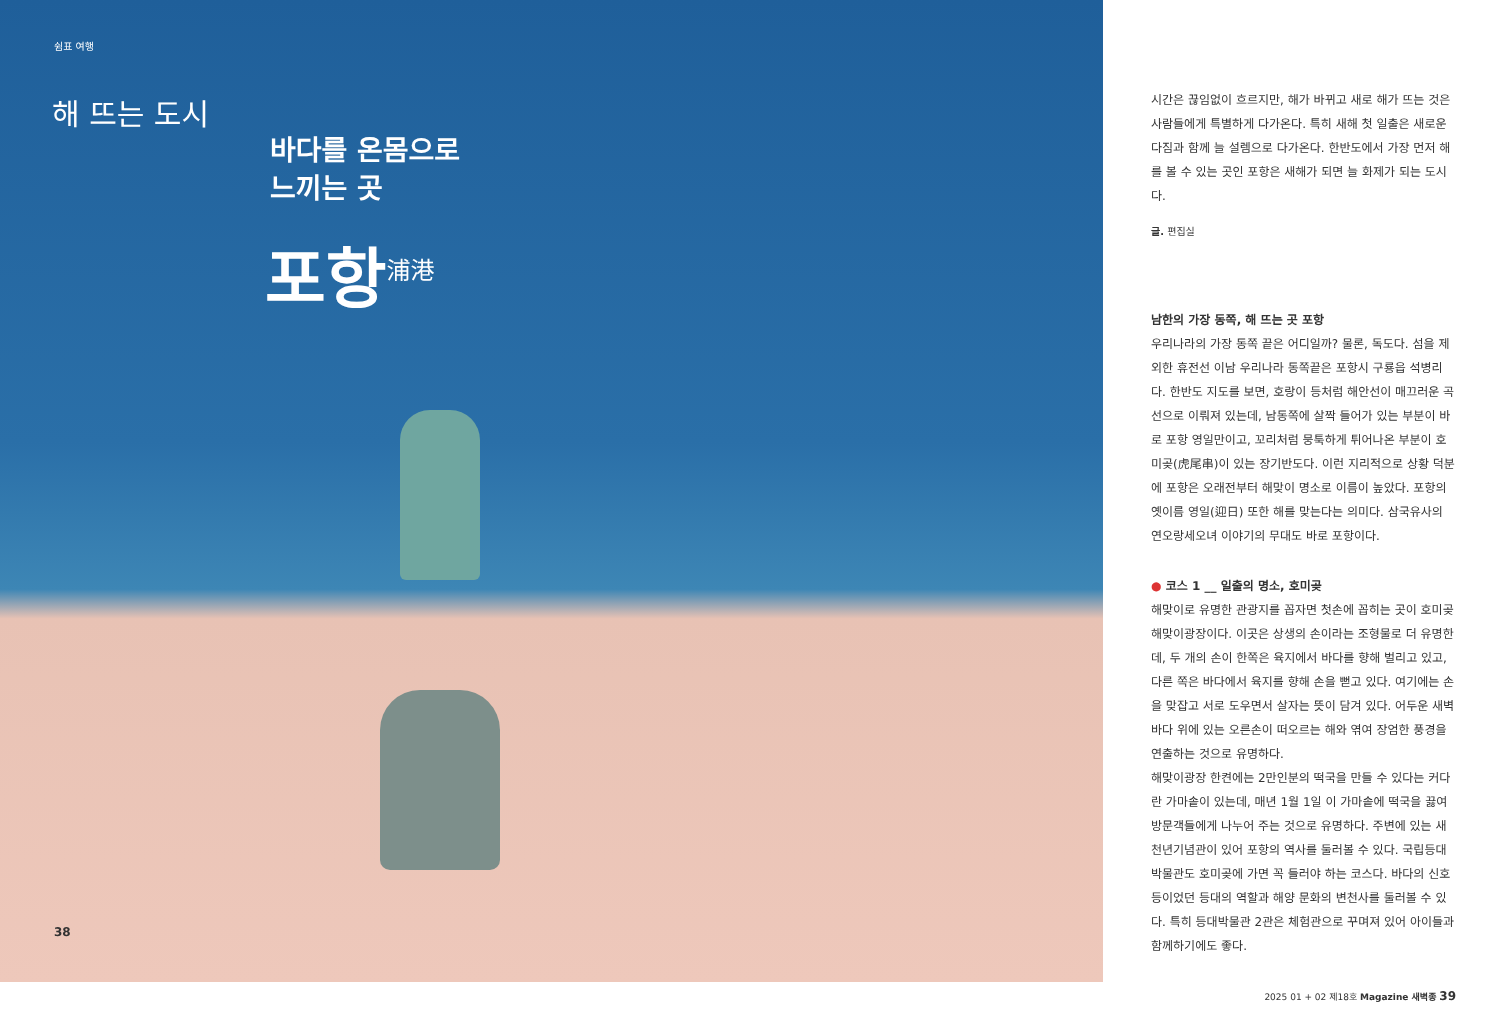쉼표 여행
해 뜨는 도시
바다를 온몸으로
느끼는 곳
포항<sup>浦港</sup>
38
시간은 끊임없이 흐르지만, 해가 바뀌고 새로 해가 뜨는 것은 사람들에게 특별하게 다가온다. 특히 새해 첫 일출은 새로운 다짐과 함께 늘 설렘으로 다가온다. 한반도에서 가장 먼저 해를 볼 수 있는 곳인 포항은 새해가 되면 늘 화제가 되는 도시다.
글. 편집실
남한의 가장 동쪽, 해 뜨는 곳 포항
우리나라의 가장 동쪽 끝은 어디일까? 물론, 독도다. 섬을 제외한 휴전선 이남 우리나라 동쪽끝은 포항시 구룡읍 석병리다. 한반도 지도를 보면, 호랑이 등처럼 해안선이 매끄러운 곡선으로 이뤄져 있는데, 남동쪽에 살짝 들어가 있는 부분이 바로 포항 영일만이고, 꼬리처럼 뭉툭하게 튀어나온 부분이 호미곶(虎尾串)이 있는 장기반도다. 이런 지리적으로 상황 덕분에 포항은 오래전부터 해맞이 명소로 이름이 높았다. 포항의 옛이름 영일(迎日) 또한 해를 맞는다는 의미다. 삼국유사의 연오랑세오녀 이야기의 무대도 바로 포항이다.
● 코스 1 __ 일출의 명소, 호미곶
해맞이로 유명한 관광지를 꼽자면 첫손에 꼽히는 곳이 호미곶 해맞이광장이다. 이곳은 상생의 손이라는 조형물로 더 유명한데, 두 개의 손이 한쪽은 육지에서 바다를 향해 벌리고 있고, 다른 쪽은 바다에서 육지를 향해 손을 뻗고 있다. 여기에는 손을 맞잡고 서로 도우면서 살자는 뜻이 담겨 있다. 어두운 새벽 바다 위에 있는 오른손이 떠오르는 해와 엮여 장엄한 풍경을 연출하는 것으로 유명하다.
해맞이광장 한켠에는 2만인분의 떡국을 만들 수 있다는 커다란 가마솥이 있는데, 매년 1월 1일 이 가마솥에 떡국을 끓여 방문객들에게 나누어 주는 것으로 유명하다. 주변에 있는 새천년기념관이 있어 포항의 역사를 둘러볼 수 있다. 국립등대박물관도 호미곶에 가면 꼭 들러야 하는 코스다. 바다의 신호등이었던 등대의 역할과 해양 문화의 변천사를 둘러볼 수 있다. 특히 등대박물관 2관은 체험관으로 꾸며져 있어 아이들과 함께하기에도 좋다.
2025 01 + 02 제18호 Magazine 새벽종 39